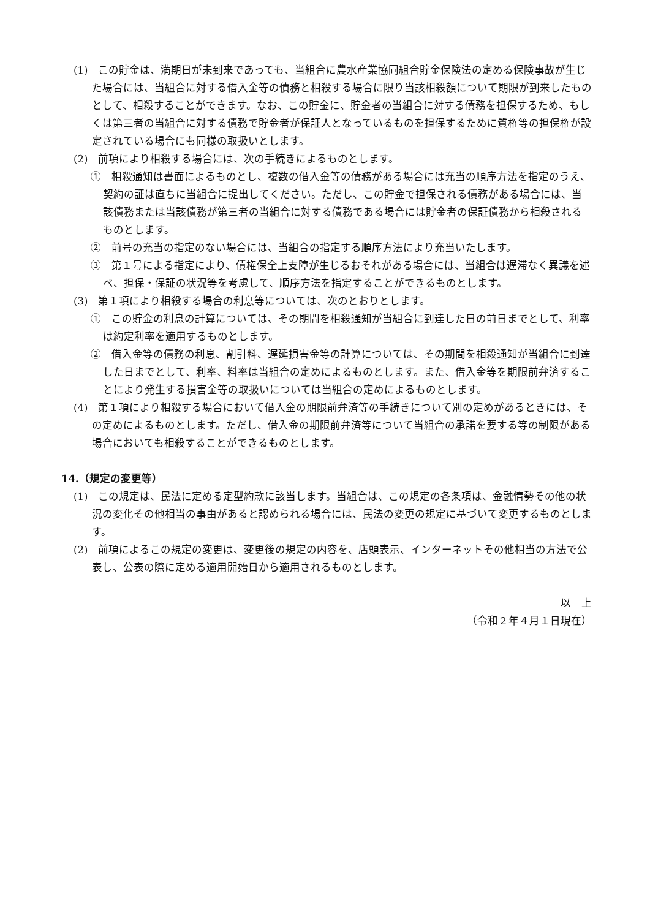(1)　この貯金は、満期日が未到来であっても、当組合に農水産業協同組合貯金保険法の定める保険事故が生じた場合には、当組合に対する借入金等の債務と相殺する場合に限り当該相殺額について期限が到来したものとして、相殺することができます。なお、この貯金に、貯金者の当組合に対する債務を担保するため、もしくは第三者の当組合に対する債務で貯金者が保証人となっているものを担保するために質権等の担保権が設定されている場合にも同様の取扱いとします。
(2)　前項により相殺する場合には、次の手続きによるものとします。
①　相殺通知は書面によるものとし、複数の借入金等の債務がある場合には充当の順序方法を指定のうえ、契約の証は直ちに当組合に提出してください。ただし、この貯金で担保される債務がある場合には、当該債務または当該債務が第三者の当組合に対する債務である場合には貯金者の保証債務から相殺されるものとします。
②　前号の充当の指定のない場合には、当組合の指定する順序方法により充当いたします。
③　第１号による指定により、債権保全上支障が生じるおそれがある場合には、当組合は遅滞なく異議を述べ、担保・保証の状況等を考慮して、順序方法を指定することができるものとします。
(3)　第１項により相殺する場合の利息等については、次のとおりとします。
①　この貯金の利息の計算については、その期間を相殺通知が当組合に到達した日の前日までとして、利率は約定利率を適用するものとします。
②　借入金等の債務の利息、割引料、遅延損害金等の計算については、その期間を相殺通知が当組合に到達した日までとして、利率、料率は当組合の定めによるものとします。また、借入金等を期限前弁済することにより発生する損害金等の取扱いについては当組合の定めによるものとします。
(4)　第１項により相殺する場合において借入金の期限前弁済等の手続きについて別の定めがあるときには、その定めによるものとします。ただし、借入金の期限前弁済等について当組合の承諾を要する等の制限がある場合においても相殺することができるものとします。
14.（規定の変更等）
(1)　この規定は、民法に定める定型約款に該当します。当組合は、この規定の各条項は、金融情勢その他の状況の変化その他相当の事由があると認められる場合には、民法の変更の規定に基づいて変更するものとします。
(2)　前項によるこの規定の変更は、変更後の規定の内容を、店頭表示、インターネットその他相当の方法で公表し、公表の際に定める適用開始日から適用されるものとします。
以　上
（令和２年４月１日現在）